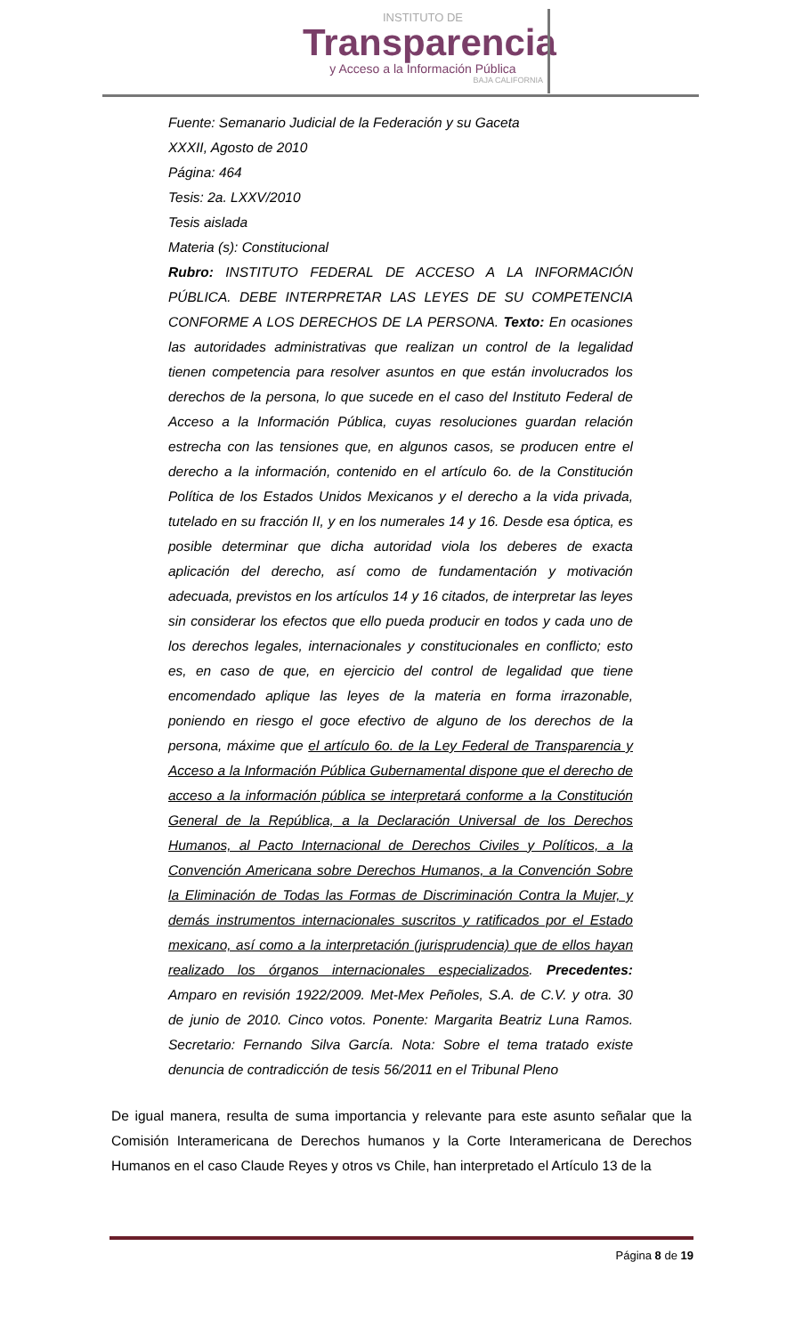INSTITUTO DE
Transparencia
y Acceso a la Información Pública
BAJA CALIFORNIA
Fuente: Semanario Judicial de la Federación y su Gaceta
XXXII, Agosto de 2010
Página: 464
Tesis: 2a. LXXV/2010
Tesis aislada
Materia (s): Constitucional
Rubro: INSTITUTO FEDERAL DE ACCESO A LA INFORMACIÓN PÚBLICA. DEBE INTERPRETAR LAS LEYES DE SU COMPETENCIA CONFORME A LOS DERECHOS DE LA PERSONA. Texto: En ocasiones las autoridades administrativas que realizan un control de la legalidad tienen competencia para resolver asuntos en que están involucrados los derechos de la persona, lo que sucede en el caso del Instituto Federal de Acceso a la Información Pública, cuyas resoluciones guardan relación estrecha con las tensiones que, en algunos casos, se producen entre el derecho a la información, contenido en el artículo 6o. de la Constitución Política de los Estados Unidos Mexicanos y el derecho a la vida privada, tutelado en su fracción II, y en los numerales 14 y 16. Desde esa óptica, es posible determinar que dicha autoridad viola los deberes de exacta aplicación del derecho, así como de fundamentación y motivación adecuada, previstos en los artículos 14 y 16 citados, de interpretar las leyes sin considerar los efectos que ello pueda producir en todos y cada uno de los derechos legales, internacionales y constitucionales en conflicto; esto es, en caso de que, en ejercicio del control de legalidad que tiene encomendado aplique las leyes de la materia en forma irrazonable, poniendo en riesgo el goce efectivo de alguno de los derechos de la persona, máxime que el artículo 6o. de la Ley Federal de Transparencia y Acceso a la Información Pública Gubernamental dispone que el derecho de acceso a la información pública se interpretará conforme a la Constitución General de la República, a la Declaración Universal de los Derechos Humanos, al Pacto Internacional de Derechos Civiles y Políticos, a la Convención Americana sobre Derechos Humanos, a la Convención Sobre la Eliminación de Todas las Formas de Discriminación Contra la Mujer, y demás instrumentos internacionales suscritos y ratificados por el Estado mexicano, así como a la interpretación (jurisprudencia) que de ellos hayan realizado los órganos internacionales especializados. Precedentes: Amparo en revisión 1922/2009. Met-Mex Peñoles, S.A. de C.V. y otra. 30 de junio de 2010. Cinco votos. Ponente: Margarita Beatriz Luna Ramos. Secretario: Fernando Silva García. Nota: Sobre el tema tratado existe denuncia de contradicción de tesis 56/2011 en el Tribunal Pleno
De igual manera, resulta de suma importancia y relevante para este asunto señalar que la Comisión Interamericana de Derechos humanos y la Corte Interamericana de Derechos Humanos en el caso Claude Reyes y otros vs Chile, han interpretado el Artículo 13 de la
Página 8 de 19